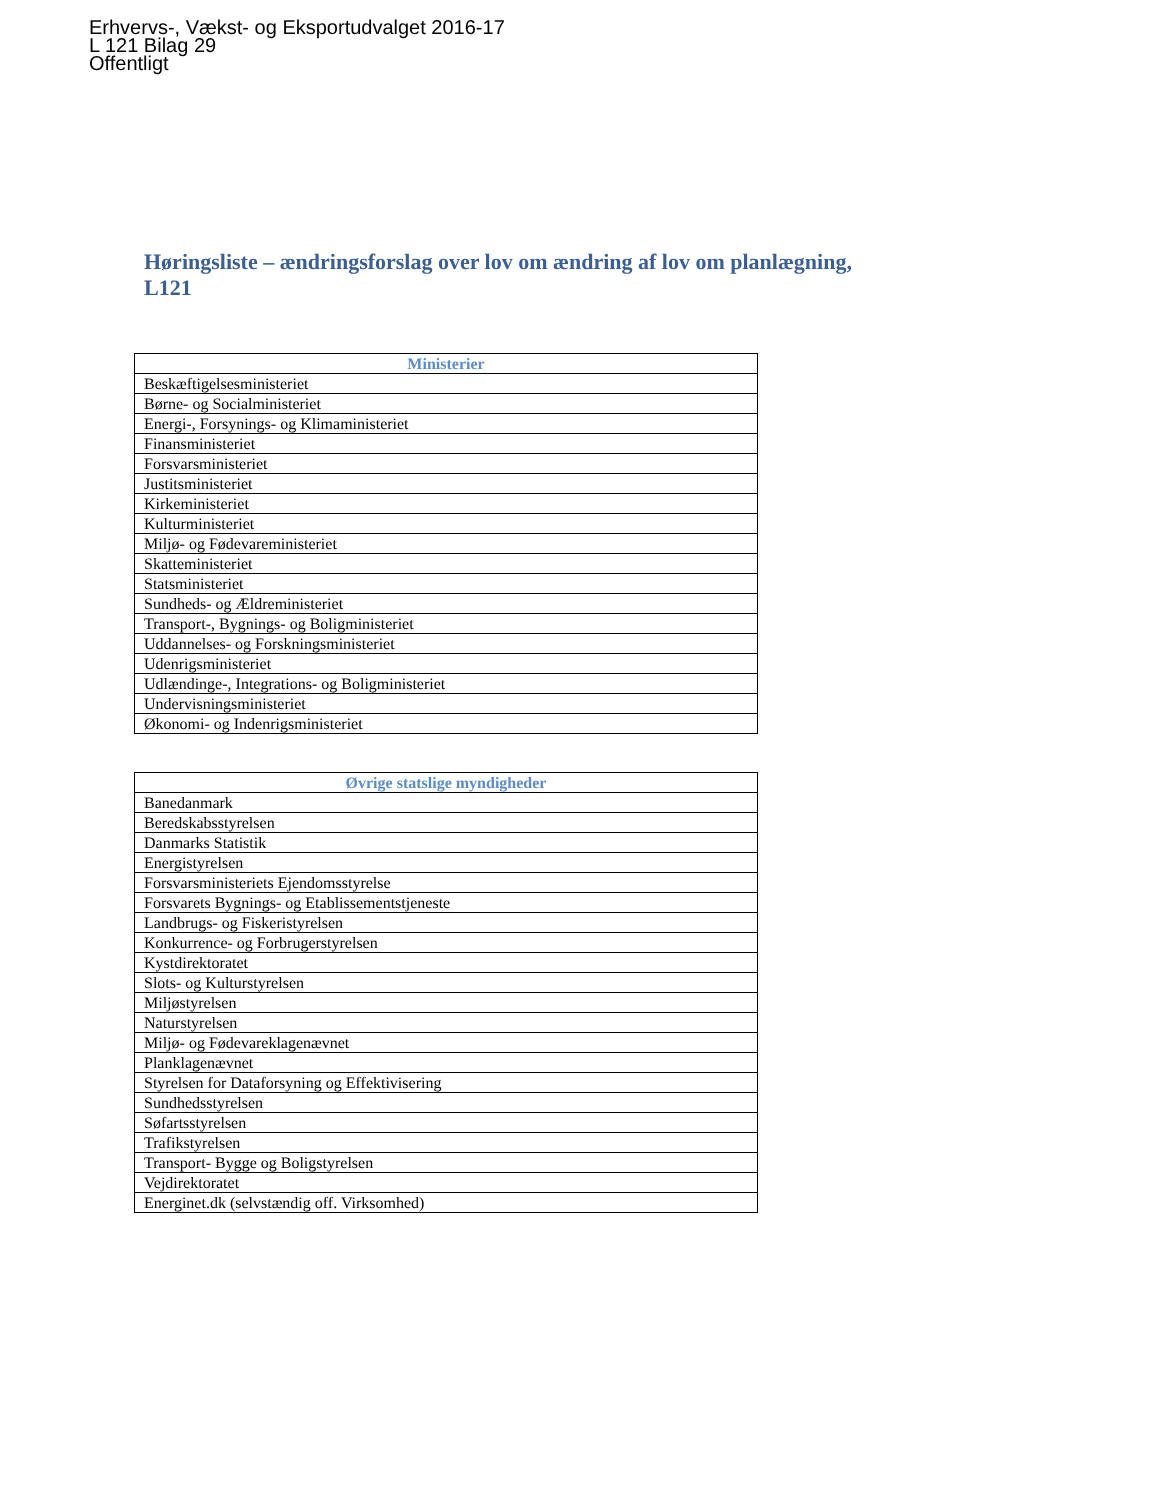Erhvervs-, Vækst- og Eksportudvalget 2016-17
L 121 Bilag 29
Offentligt
Høringsliste – ændringsforslag over lov om ændring af lov om planlægning, L121
| Ministerier |
| --- |
| Beskæftigelsesministeriet |
| Børne- og Socialministeriet |
| Energi-, Forsynings- og Klimaministeriet |
| Finansministeriet |
| Forsvarsministeriet |
| Justitsministeriet |
| Kirkeministeriet |
| Kulturministeriet |
| Miljø- og Fødevareministeriet |
| Skatteministeriet |
| Statsministeriet |
| Sundheds- og Ældreministeriet |
| Transport-, Bygnings- og Boligministeriet |
| Uddannelses- og Forskningsministeriet |
| Udenrigsministeriet |
| Udlændinge-, Integrations- og Boligministeriet |
| Undervisningsministeriet |
| Økonomi- og Indenrigsministeriet |
| Øvrige statslige myndigheder |
| --- |
| Banedanmark |
| Beredskabsstyrelsen |
| Danmarks Statistik |
| Energistyrelsen |
| Forsvarsministeriets Ejendomsstyrelse |
| Forsvarets Bygnings- og Etablissementstjeneste |
| Landbrugs- og Fiskeristyrelsen |
| Konkurrence- og Forbrugerstyrelsen |
| Kystdirektoratet |
| Slots- og Kulturstyrelsen |
| Miljøstyrelsen |
| Naturstyrelsen |
| Miljø- og Fødevareklagenævnet |
| Planklagenævnet |
| Styrelsen for Dataforsyning og Effektivisering |
| Sundhedsstyrelsen |
| Søfartsstyrelsen |
| Trafikstyrelsen |
| Transport- Bygge og Boligstyrelsen |
| Vejdirektoratet |
| Energinet.dk (selvstændig off. Virksomhed) |